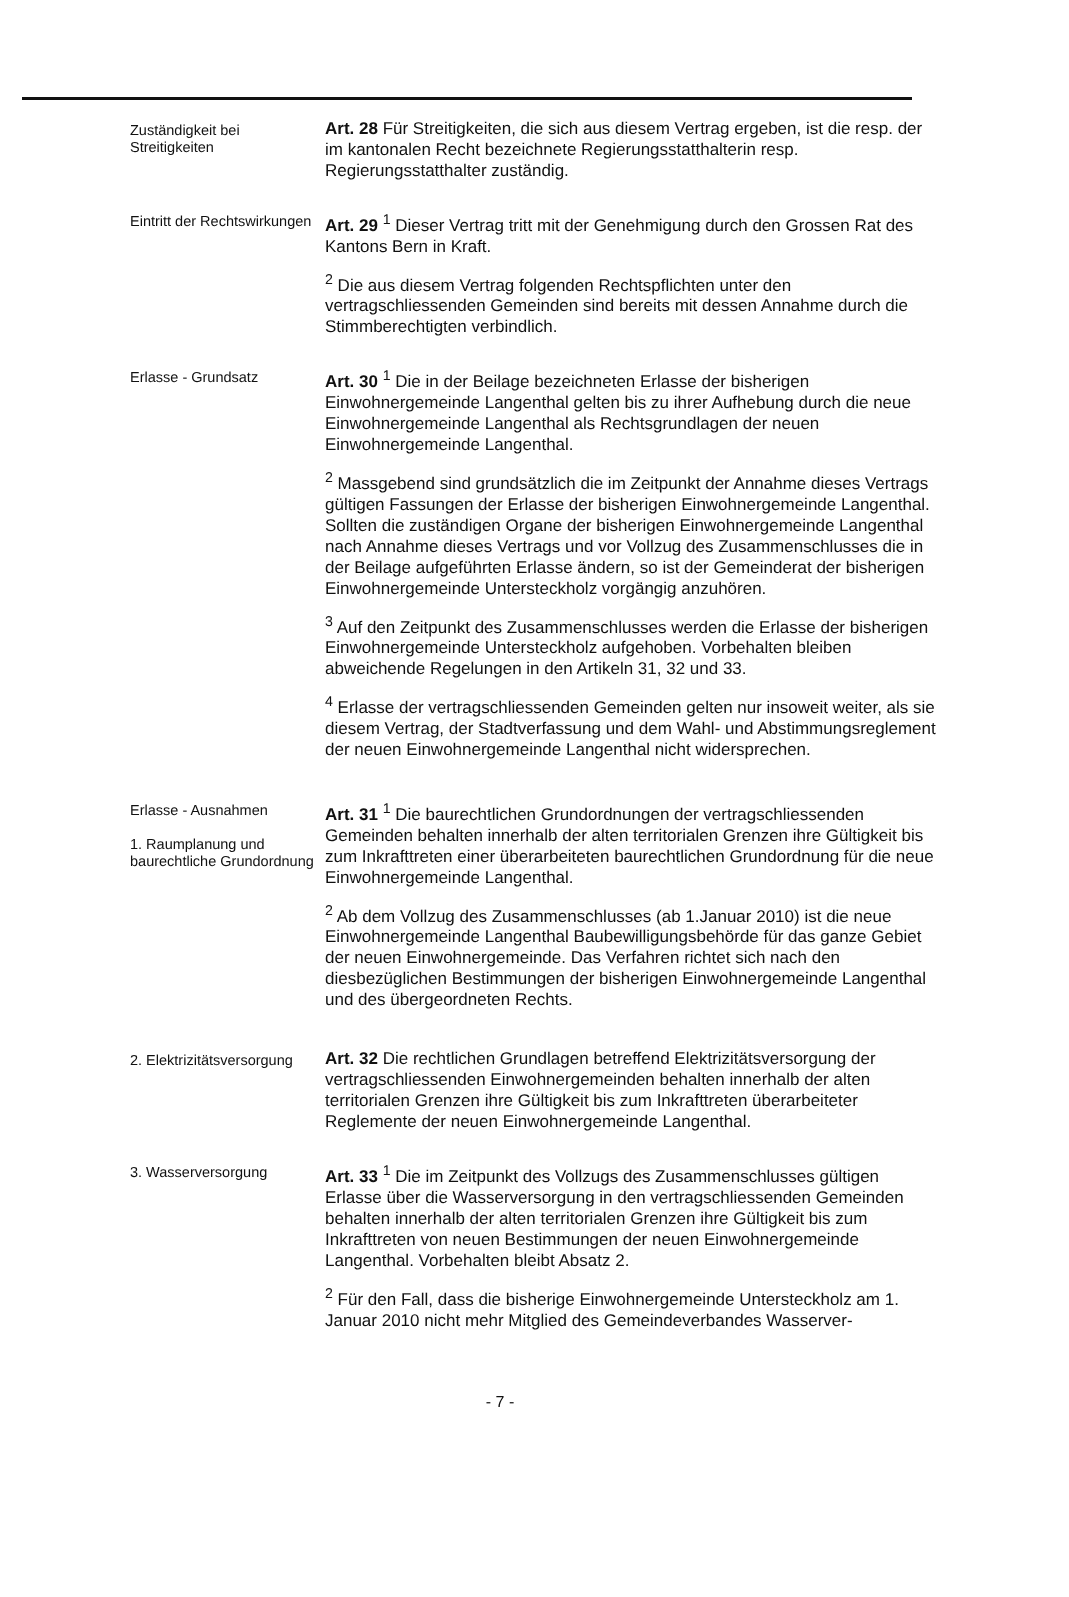Zuständigkeit bei Streitigkeiten
Art. 28 Für Streitigkeiten, die sich aus diesem Vertrag ergeben, ist die resp. der im kantonalen Recht bezeichnete Regierungsstatthalterin resp. Regierungsstatthalter zuständig.
Eintritt der Rechtswirkungen
Art. 29 <sup>1</sup> Dieser Vertrag tritt mit der Genehmigung durch den Grossen Rat des Kantons Bern in Kraft.
<sup>2</sup> Die aus diesem Vertrag folgenden Rechtspflichten unter den vertragschliessenden Gemeinden sind bereits mit dessen Annahme durch die Stimmberechtigten verbindlich.
Erlasse - Grundsatz
Art. 30 <sup>1</sup> Die in der Beilage bezeichneten Erlasse der bisherigen Einwohnergemeinde Langenthal gelten bis zu ihrer Aufhebung durch die neue Einwohnergemeinde Langenthal als Rechtsgrundlagen der neuen Einwohnergemeinde Langenthal.
<sup>2</sup> Massgebend sind grundsätzlich die im Zeitpunkt der Annahme dieses Vertrags gültigen Fassungen der Erlasse der bisherigen Einwohnergemeinde Langenthal. Sollten die zuständigen Organe der bisherigen Einwohnergemeinde Langenthal nach Annahme dieses Vertrags und vor Vollzug des Zusammenschlusses die in der Beilage aufgeführten Erlasse ändern, so ist der Gemeinderat der bisherigen Einwohnergemeinde Untersteckholz vorgängig anzuhören.
<sup>3</sup> Auf den Zeitpunkt des Zusammenschlusses werden die Erlasse der bisherigen Einwohnergemeinde Untersteckholz aufgehoben. Vorbehalten bleiben abweichende Regelungen in den Artikeln 31, 32 und 33.
<sup>4</sup> Erlasse der vertragschliessenden Gemeinden gelten nur insoweit weiter, als sie diesem Vertrag, der Stadtverfassung und dem Wahl- und Abstimmungsreglement der neuen Einwohnergemeinde Langenthal nicht widersprechen.
Erlasse - Ausnahmen
1. Raumplanung und baurechtliche Grundordnung
Art. 31 <sup>1</sup> Die baurechtlichen Grundordnungen der vertragschliessenden Gemeinden behalten innerhalb der alten territorialen Grenzen ihre Gültigkeit bis zum Inkrafttreten einer überarbeiteten baurechtlichen Grundordnung für die neue Einwohnergemeinde Langenthal.
<sup>2</sup> Ab dem Vollzug des Zusammenschlusses (ab 1.Januar 2010) ist die neue Einwohnergemeinde Langenthal Baubewilligungsbehörde für das ganze Gebiet der neuen Einwohnergemeinde. Das Verfahren richtet sich nach den diesbezüglichen Bestimmungen der bisherigen Einwohnergemeinde Langenthal und des übergeordneten Rechts.
2. Elektrizitätsversorgung
Art. 32 Die rechtlichen Grundlagen betreffend Elektrizitätsversorgung der vertragschliessenden Einwohnergemeinden behalten innerhalb der alten territorialen Grenzen ihre Gültigkeit bis zum Inkrafttreten überarbeiteter Reglemente der neuen Einwohnergemeinde Langenthal.
3. Wasserversorgung
Art. 33 <sup>1</sup> Die im Zeitpunkt des Vollzugs des Zusammenschlusses gültigen Erlasse über die Wasserversorgung in den vertragschliessenden Gemeinden behalten innerhalb der alten territorialen Grenzen ihre Gültigkeit bis zum Inkrafttreten von neuen Bestimmungen der neuen Einwohnergemeinde Langenthal. Vorbehalten bleibt Absatz 2.
<sup>2</sup> Für den Fall, dass die bisherige Einwohnergemeinde Untersteckholz am 1. Januar 2010 nicht mehr Mitglied des Gemeindeverbandes Wasserver-
- 7 -